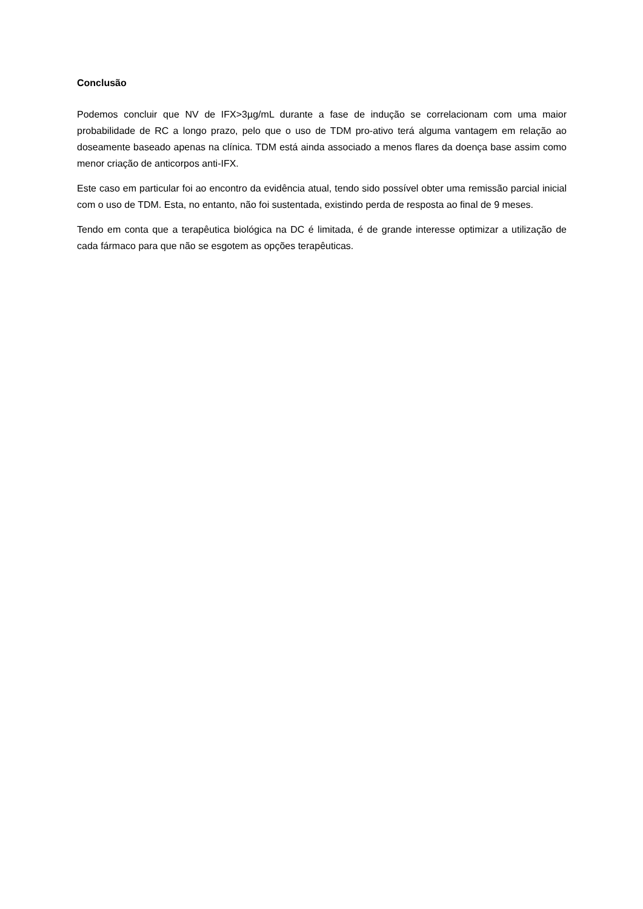Conclusão
Podemos concluir que NV de IFX>3µg/mL durante a fase de indução se correlacionam com uma maior probabilidade de RC a longo prazo, pelo que o uso de TDM pro-ativo terá alguma vantagem em relação ao doseamente baseado apenas na clínica. TDM está ainda associado a menos flares da doença base assim como menor criação de anticorpos anti-IFX.
Este caso em particular foi ao encontro da evidência atual, tendo sido possível obter uma remissão parcial inicial com o uso de TDM. Esta, no entanto, não foi sustentada, existindo perda de resposta ao final de 9 meses.
Tendo em conta que a terapêutica biológica na DC é limitada, é de grande interesse optimizar a utilização de cada fármaco para que não se esgotem as opções terapêuticas.